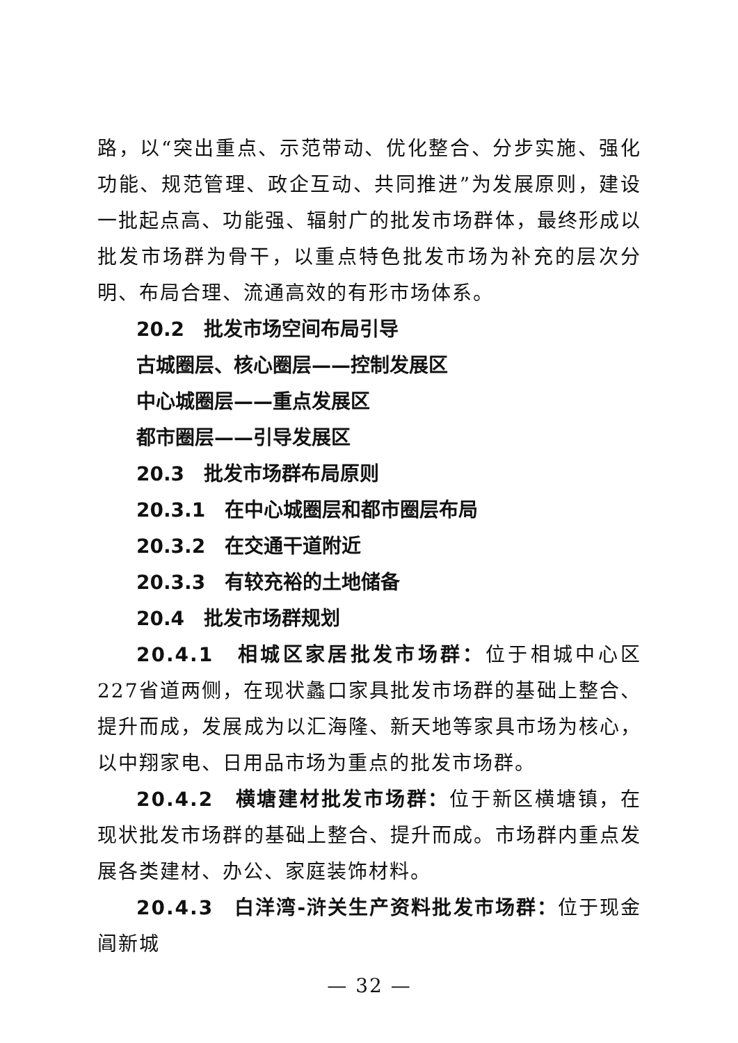路，以“突出重点、示范带动、优化整合、分步实施、强化功能、规范管理、政企互动、共同推进”为发展原则，建设一批起点高、功能强、辐射广的批发市场群体，最终形成以批发市场群为骨干，以重点特色批发市场为补充的层次分明、布局合理、流通高效的有形市场体系。
20.2　批发市场空间布局引导
古城圈层、核心圈层——控制发展区
中心城圈层——重点发展区
都市圈层——引导发展区
20.3　批发市场群布局原则
20.3.1　在中心城圈层和都市圈层布局
20.3.2　在交通干道附近
20.3.3　有较充裕的土地储备
20.4　批发市场群规划
20.4.1　相城区家居批发市场群：位于相城中心区227省道两侧，在现状蠡口家具批发市场群的基础上整合、提升而成，发展成为以汇海隆、新天地等家具市场为核心，以中翔家电、日用品市场为重点的批发市场群。
20.4.2　横塘建材批发市场群：位于新区横塘镇，在现状批发市场群的基础上整合、提升而成。市场群内重点发展各类建材、办公、家庭装饰材料。
20.4.3　白洋湾-浒关生产资料批发市场群：位于现金阊新城
— 32 —